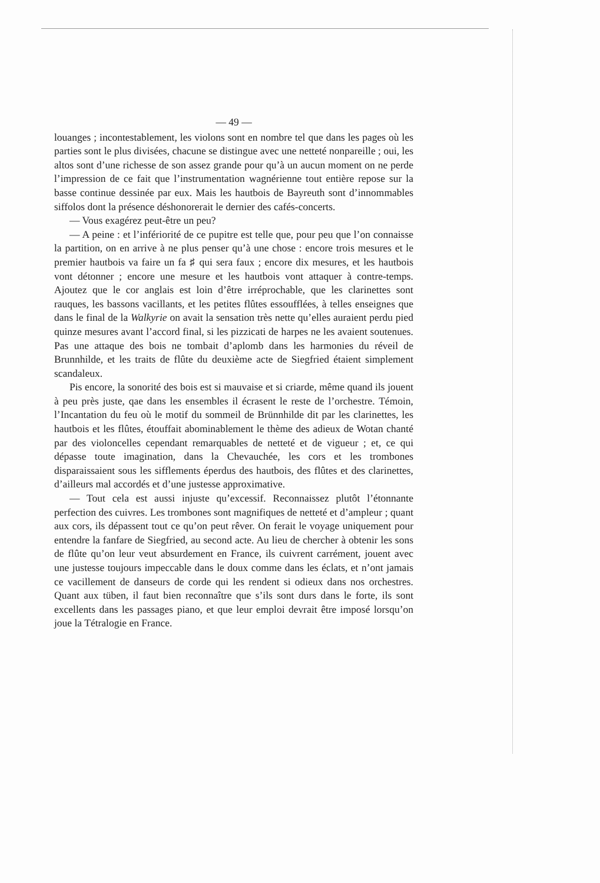— 49 —
louanges ; incontestablement, les violons sont en nombre tel que dans les pages où les parties sont le plus divisées, chacune se distingue avec une netteté nonpareille ; oui, les altos sont d’une richesse de son assez grande pour qu’à un aucun moment on ne perde l’impression de ce fait que l’instrumentation wagnérienne tout entière repose sur la basse continue dessinée par eux. Mais les hautbois de Bayreuth sont d’innommables siffolos dont la présence déshonorerait le dernier des cafés-concerts.
— Vous exagérez peut-être un peu?
— A peine : et l’infériorité de ce pupitre est telle que, pour peu que l’on connaisse la partition, on en arrive à ne plus penser qu’à une chose : encore trois mesures et le premier hautbois va faire un fa ♯ qui sera faux ; encore dix mesures, et les hautbois vont détonner ; encore une mesure et les hautbois vont attaquer à contre-temps. Ajoutez que le cor anglais est loin d’être irréprochable, que les clarinettes sont rauques, les bassons vacillants, et les petites flûtes essoufflées, à telles enseignes que dans le final de la Walkyrie on avait la sensation très nette qu’elles auraient perdu pied quinze mesures avant l’accord final, si les pizzicati de harpes ne les avaient soutenues. Pas une attaque des bois ne tombait d’aplomb dans les harmonies du réveil de Brunnhilde, et les traits de flûte du deuxième acte de Siegfried étaient simplement scandaleux.
Pis encore, la sonorité des bois est si mauvaise et si criarde, même quand ils jouent à peu près juste, qae dans les ensembles il écrasent le reste de l’orchestre. Témoin, l’Incantation du feu où le motif du sommeil de Brünnhilde dit par les clarinettes, les hautbois et les flûtes, étouffait abominablement le thème des adieux de Wotan chanté par des violoncelles cependant remarquables de netteté et de vigueur ; et, ce qui dépasse toute imagination, dans la Chevauchée, les cors et les trombones disparaissaient sous les sifflements éperdus des hautbois, des flûtes et des clarinettes, d’ailleurs mal accordés et d’une justesse approximative.
— Tout cela est aussi injuste qu’excessif. Reconnaissez plutôt l’étonnante perfection des cuivres. Les trombones sont magnifiques de netteté et d’ampleur ; quant aux cors, ils dépassent tout ce qu’on peut rêver. On ferait le voyage uniquement pour entendre la fanfare de Siegfried, au second acte. Au lieu de chercher à obtenir les sons de flûte qu’on leur veut absurdement en France, ils cuivrent carrément, jouent avec une justesse toujours impeccable dans le doux comme dans les éclats, et n’ont jamais ce vacillement de danseurs de corde qui les rendent si odieux dans nos orchestres. Quant aux tüben, il faut bien reconnaître que s’ils sont durs dans le forte, ils sont excellents dans les passages piano, et que leur emploi devrait être imposé lorsqu’on joue la Tétralogie en France.